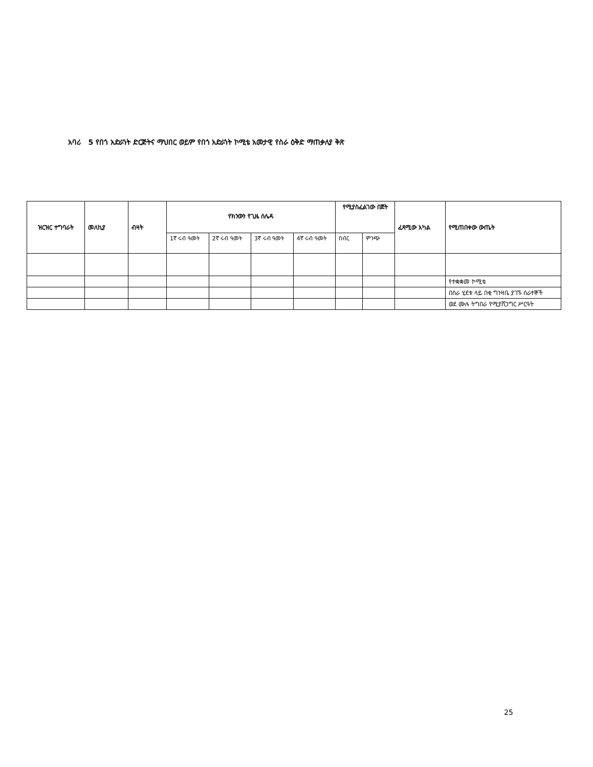አባሪ 5 የበጎ አድራጎት ድርጅትና ማህበር ወይም የበጎ አድራጎት ኮሚቴ አመታዊ የስራ ዕቅድ ማጠቃለያ ቅጽ
| ዝርዝር ተግባራት | መለኪያ | ብዛት | የክንውን የጊዜ ሰሌዳ | | | | የሚያስፈልገው በጀት | | ፈጻሚው አካል | የሚጠበቀው ውጤት |
| --- | --- | --- | --- | --- | --- | --- | --- | --- | --- | --- |
| | | | 1ኛ ሩብ ዓመት | 2ኛ ሩብ ዓመት | 3ኛ ሩብ ዓመት | 4ኛ ሩብ ዓመት | በብር | ምንጭ | | |
| | | | | | | | | | | የተቋቋመ ኮሚቴ |
| | | | | | | | | | | በስራ ሂደቱ ላይ በቂ ግንዛቤ ያገኙ ሰራተኞች |
| | | | | | | | | | | ወደ ሙሉ ትግበራ የሚያሸጋግር ሥርዓት |
25